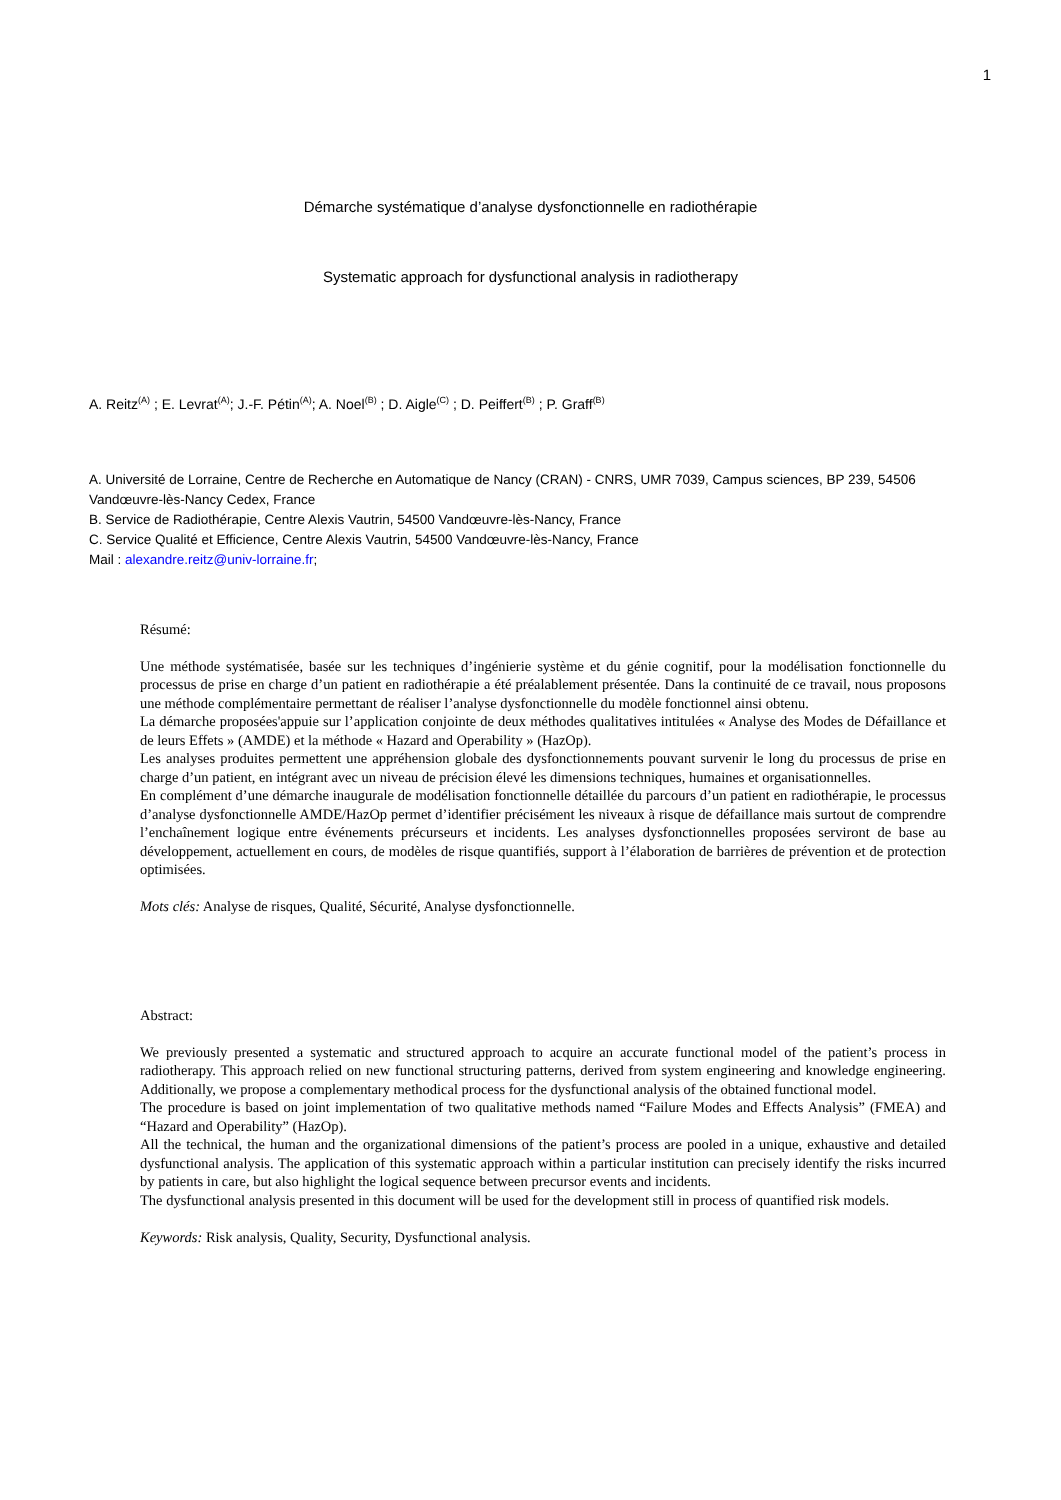1
Démarche systématique d’analyse dysfonctionnelle en radiothérapie
Systematic approach for dysfunctional analysis in radiotherapy
A. Reitz<sup>(A)</sup> ; E. Levrat<sup>(A)</sup>; J.-F. Pétin<sup>(A)</sup>; A. Noel<sup>(B)</sup> ; D. Aigle<sup>(C)</sup> ; D. Peiffert<sup>(B)</sup> ; P. Graff<sup>(B)</sup>
A. Université de Lorraine, Centre de Recherche en Automatique de Nancy (CRAN) - CNRS, UMR 7039, Campus sciences, BP 239, 54506 Vandœuvre-lès-Nancy Cedex, France
B. Service de Radiothérapie, Centre Alexis Vautrin, 54500 Vandœuvre-lès-Nancy, France
C. Service Qualité et Efficience, Centre Alexis Vautrin, 54500 Vandœuvre-lès-Nancy, France
Mail : alexandre.reitz@univ-lorraine.fr;
Résumé:
Une méthode systématisée, basée sur les techniques d’ingénierie système et du génie cognitif, pour la modélisation fonctionnelle du processus de prise en charge d’un patient en radiothérapie a été préalablement présentée. Dans la continuité de ce travail, nous proposons une méthode complémentaire permettant de réaliser l’analyse dysfonctionnelle du modèle fonctionnel ainsi obtenu.
La démarche proposées'appuie sur l’application conjointe de deux méthodes qualitatives intitulées « Analyse des Modes de Défaillance et de leurs Effets » (AMDE) et la méthode « Hazard and Operability » (HazOp).
Les analyses produites permettent une appréhension globale des dysfonctionnements pouvant survenir le long du processus de prise en charge d’un patient, en intégrant avec un niveau de précision élevé les dimensions techniques, humaines et organisationnelles.
En complément d’une démarche inaugurale de modélisation fonctionnelle détaillée du parcours d’un patient en radiothérapie, le processus d’analyse dysfonctionnelle AMDE/HazOp permet d’identifier précisément les niveaux à risque de défaillance mais surtout de comprendre l’enchaînement logique entre événements précurseurs et incidents. Les analyses dysfonctionnelles proposées serviront de base au développement, actuellement en cours, de modèles de risque quantifiés, support à l’élaboration de barrières de prévention et de protection optimisées.
Mots clés: Analyse de risques, Qualité, Sécurité, Analyse dysfonctionnelle.
Abstract:
We previously presented a systematic and structured approach to acquire an accurate functional model of the patient’s process in radiotherapy. This approach relied on new functional structuring patterns, derived from system engineering and knowledge engineering. Additionally, we propose a complementary methodical process for the dysfunctional analysis of the obtained functional model.
The procedure is based on joint implementation of two qualitative methods named “Failure Modes and Effects Analysis” (FMEA) and “Hazard and Operability” (HazOp).
All the technical, the human and the organizational dimensions of the patient’s process are pooled in a unique, exhaustive and detailed dysfunctional analysis. The application of this systematic approach within a particular institution can precisely identify the risks incurred by patients in care, but also highlight the logical sequence between precursor events and incidents.
The dysfunctional analysis presented in this document will be used for the development still in process of quantified risk models.
Keywords: Risk analysis, Quality, Security, Dysfunctional analysis.